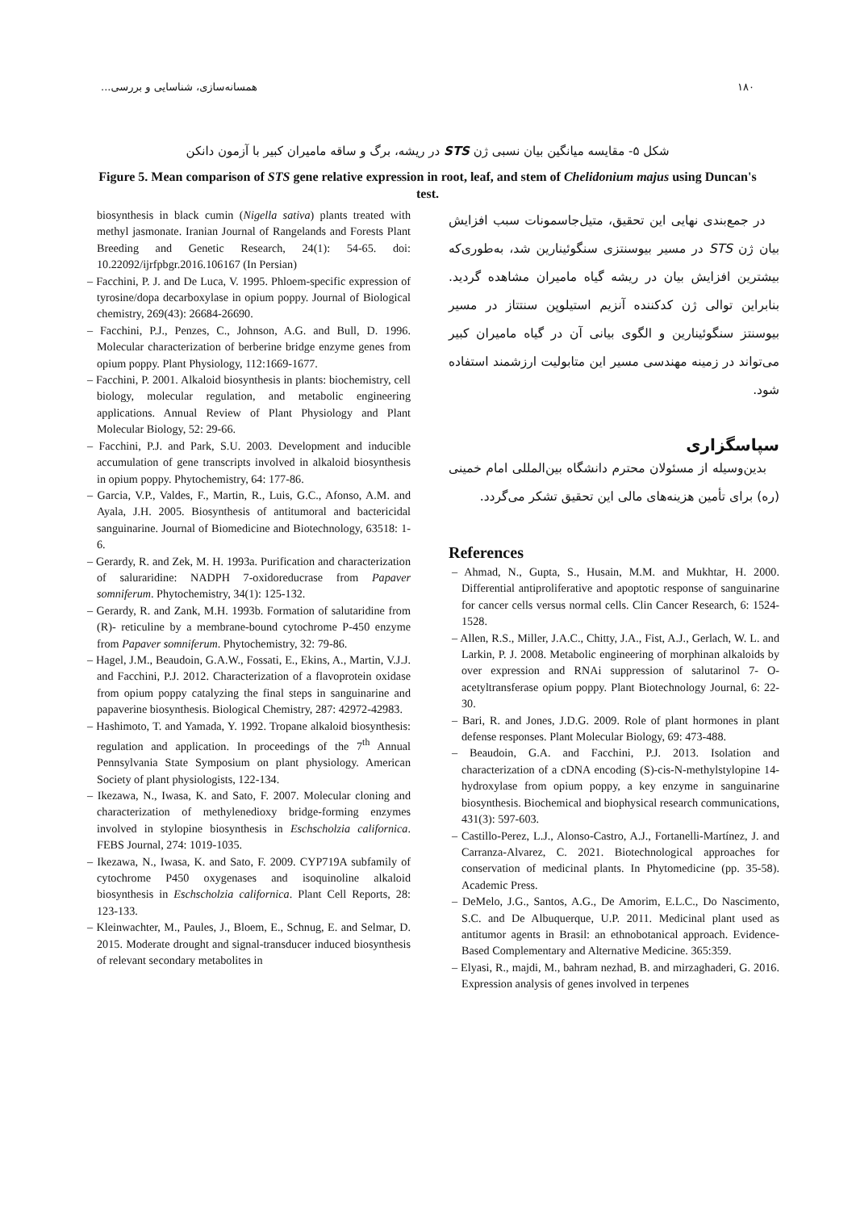۱۸۰ همسانه‌سازی، شناسایی و بررسی...
شکل ۵- مقایسه میانگین بیان نسبی ژن STS در ریشه، برگ و ساقه ماميران کبیر با آزمون دانکن
Figure 5. Mean comparison of STS gene relative expression in root, leaf, and stem of Chelidonium majus using Duncan's test.
biosynthesis in black cumin (Nigella sativa) plants treated with methyl jasmonate. Iranian Journal of Rangelands and Forests Plant Breeding and Genetic Research, 24(1): 54-65. doi: 10.22092/ijrfpbgr.2016.106167 (In Persian)
– Facchini, P. J. and De Luca, V. 1995. Phloem-specific expression of tyrosine/dopa decarboxylase in opium poppy. Journal of Biological chemistry, 269(43): 26684-26690.
– Facchini, P.J., Penzes, C., Johnson, A.G. and Bull, D. 1996. Molecular characterization of berberine bridge enzyme genes from opium poppy. Plant Physiology, 112:1669-1677.
– Facchini, P. 2001. Alkaloid biosynthesis in plants: biochemistry, cell biology, molecular regulation, and metabolic engineering applications. Annual Review of Plant Physiology and Plant Molecular Biology, 52: 29-66.
– Facchini, P.J. and Park, S.U. 2003. Development and inducible accumulation of gene transcripts involved in alkaloid biosynthesis in opium poppy. Phytochemistry, 64: 177-86.
– Garcia, V.P., Valdes, F., Martin, R., Luis, G.C., Afonso, A.M. and Ayala, J.H. 2005. Biosynthesis of antitumoral and bactericidal sanguinarine. Journal of Biomedicine and Biotechnology, 63518: 1-6.
– Gerardy, R. and Zek, M. H. 1993a. Purification and characterization of saluraridine: NADPH 7-oxidoreducrase from Papaver somniferum. Phytochemistry, 34(1): 125-132.
– Gerardy, R. and Zank, M.H. 1993b. Formation of salutaridine from (R)- reticuline by a membrane-bound cytochrome P-450 enzyme from Papaver somniferum. Phytochemistry, 32: 79-86.
– Hagel, J.M., Beaudoin, G.A.W., Fossati, E., Ekins, A., Martin, V.J.J. and Facchini, P.J. 2012. Characterization of a flavoprotein oxidase from opium poppy catalyzing the final steps in sanguinarine and papaverine biosynthesis. Biological Chemistry, 287: 42972-42983.
– Hashimoto, T. and Yamada, Y. 1992. Tropane alkaloid biosynthesis: regulation and application. In proceedings of the 7<sup>th</sup> Annual Pennsylvania State Symposium on plant physiology. American Society of plant physiologists, 122-134.
– Ikezawa, N., Iwasa, K. and Sato, F. 2007. Molecular cloning and characterization of methylenedioxy bridge-forming enzymes involved in stylopine biosynthesis in Eschscholzia californica. FEBS Journal, 274: 1019-1035.
– Ikezawa, N., Iwasa, K. and Sato, F. 2009. CYP719A subfamily of cytochrome P450 oxygenases and isoquinoline alkaloid biosynthesis in Eschscholzia californica. Plant Cell Reports, 28: 123-133.
– Kleinwachter, M., Paules, J., Bloem, E., Schnug, E. and Selmar, D. 2015. Moderate drought and signal-transducer induced biosynthesis of relevant secondary metabolites in
در جمع‌بندی نهایی این تحقیق، متیل‌جاسمونات سبب افزایش بیان ژن STS در مسیر بیوسنتزی سنگوئینارین شد، به‌طوری‌که بیشترین افزایش بیان در ریشه گیاه ماميران مشاهده گردید. بنابراین توالی ژن کدکننده آنزیم استیلوپن سنتتاز در مسیر بیوسنتز سنگوئینارین و الگوی بیانی آن در گیاه ماميران کبیر می‌تواند در زمینه مهندسی مسیر این متابولیت ارزشمند استفاده شود.
سپاسگزاری
بدین‌وسیله از مسئولان محترم دانشگاه بین‌المللی امام خمینی (ره) برای تأمین هزینه‌های مالی این تحقیق تشکر می‌گردد.
References
– Ahmad, N., Gupta, S., Husain, M.M. and Mukhtar, H. 2000. Differential antiproliferative and apoptotic response of sanguinarine for cancer cells versus normal cells. Clin Cancer Research, 6: 1524-1528.
– Allen, R.S., Miller, J.A.C., Chitty, J.A., Fist, A.J., Gerlach, W. L. and Larkin, P. J. 2008. Metabolic engineering of morphinan alkaloids by over expression and RNAi suppression of salutarinol 7- O-acetyltransferase opium poppy. Plant Biotechnology Journal, 6: 22-30.
– Bari, R. and Jones, J.D.G. 2009. Role of plant hormones in plant defense responses. Plant Molecular Biology, 69: 473-488.
– Beaudoin, G.A. and Facchini, P.J. 2013. Isolation and characterization of a cDNA encoding (S)-cis-N-methylstylopine 14-hydroxylase from opium poppy, a key enzyme in sanguinarine biosynthesis. Biochemical and biophysical research communications, 431(3): 597-603.
– Castillo-Perez, L.J., Alonso-Castro, A.J., Fortanelli-Martínez, J. and Carranza-Alvarez, C. 2021. Biotechnological approaches for conservation of medicinal plants. In Phytomedicine (pp. 35-58). Academic Press.
– DeMelo, J.G., Santos, A.G., De Amorim, E.L.C., Do Nascimento, S.C. and De Albuquerque, U.P. 2011. Medicinal plant used as antitumor agents in Brasil: an ethnobotanical approach. Evidence-Based Complementary and Alternative Medicine. 365:359.
– Elyasi, R., majdi, M., bahram nezhad, B. and mirzaghaderi, G. 2016. Expression analysis of genes involved in terpenes